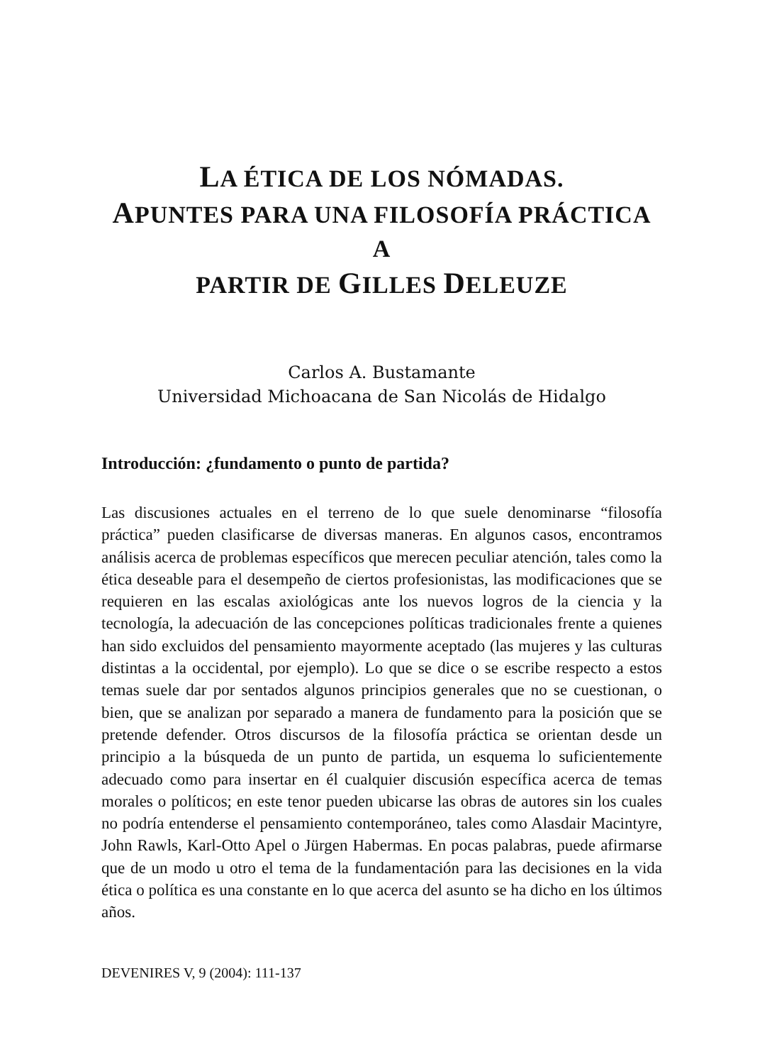LA ÉTICA DE LOS NÓMADAS.
APUNTES PARA UNA FILOSOFÍA PRÁCTICA A
PARTIR DE GILLES DELEUZE
Carlos A. Bustamante
Universidad Michoacana de San Nicolás de Hidalgo
Introducción: ¿fundamento o punto de partida?
Las discusiones actuales en el terreno de lo que suele denominarse “filosofía práctica” pueden clasificarse de diversas maneras. En algunos casos, encontramos análisis acerca de problemas específicos que merecen peculiar atención, tales como la ética deseable para el desempeño de ciertos profesionistas, las modificaciones que se requieren en las escalas axiológicas ante los nuevos logros de la ciencia y la tecnología, la adecuación de las concepciones políticas tradicionales frente a quienes han sido excluidos del pensamiento mayormente aceptado (las mujeres y las culturas distintas a la occidental, por ejemplo). Lo que se dice o se escribe respecto a estos temas suele dar por sentados algunos principios generales que no se cuestionan, o bien, que se analizan por separado a manera de fundamento para la posición que se pretende defender. Otros discursos de la filosofía práctica se orientan desde un principio a la búsqueda de un punto de partida, un esquema lo suficientemente adecuado como para insertar en él cualquier discusión específica acerca de temas morales o políticos; en este tenor pueden ubicarse las obras de autores sin los cuales no podría entenderse el pensamiento contemporáneo, tales como Alasdair Macintyre, John Rawls, Karl-Otto Apel o Jürgen Habermas. En pocas palabras, puede afirmarse que de un modo u otro el tema de la fundamentación para las decisiones en la vida ética o política es una constante en lo que acerca del asunto se ha dicho en los últimos años.
DEVENIRES V, 9 (2004): 111-137